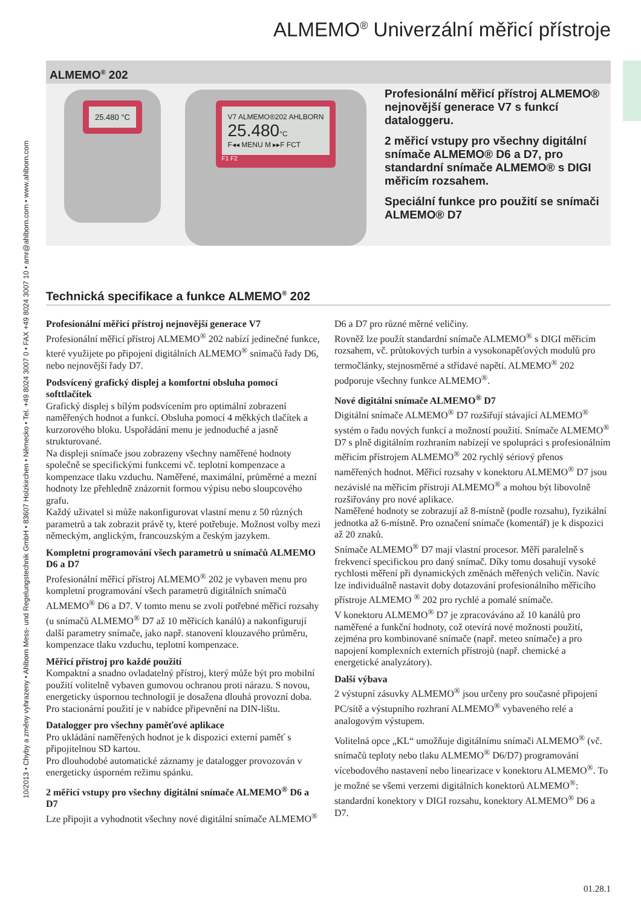10/2013 • Chyby a změny vyhrazeny • Ahlborn Mess- und Regelungstechnik GmbH • 83607 Holzkirchen • Německo • Tel. +49 8024 3007 0 • FAX +49 8024 3007 10 • amr@ahlborn.com • www.ahlborn.com
ALMEMO<sup>®</sup> Univerzální měřicí přístroje
ALMEMO<sup>®</sup> 202
25.480 °C
V7 ALMEMO®202 AHLBORN
25.480°C
F◂◂ MENU M ▸▸F FCT
F1 F2
Profesionální měřicí přístroj ALMEMO® nejnovější generace V7 s funkcí dataloggeru.
2 měřicí vstupy pro všechny digitální snímače ALMEMO® D6 a D7, pro standardní snímače ALMEMO® s DIGI měřicím rozsahem.
Speciální funkce pro použití se snímači ALMEMO® D7
Technická specifikace a funkce ALMEMO<sup>®</sup> 202
Profesionální měřicí přístroj nejnovější generace V7
Profesionální měřicí přístroj ALMEMO<sup>®</sup> 202 nabízí jedinečné funkce, které využijete po připojení digitálních ALMEMO<sup>®</sup> snímačů řady D6, nebo nejnovější řady D7.
Podsvícený grafický displej a komfortní obsluha pomocí softtlačítek
Grafický displej s bílým podsvícením pro optimální zobrazení naměřených hodnot a funkcí. Obsluha pomocí 4 měkkých tlačítek a kurzorového bloku. Uspořádání menu je jednoduché a jasně strukturované.
Na displeji snímače jsou zobrazeny všechny naměřené hodnoty společně se specifickými funkcemi vč. teplotní kompenzace a kompenzace tlaku vzduchu. Naměřené, maximální, průměrné a mezní hodnoty lze přehledně znázornit formou výpisu nebo sloupcového grafu.
Každý uživatel si může nakonfigurovat vlastní menu z 50 různých parametrů a tak zobrazit právě ty, které potřebuje. Možnost volby mezi německým, anglickým, francouzským a českým jazykem.
Kompletní programování všech parametrů u snímačů ALMEMO D6 a D7
Profesionální měřicí přístroj ALMEMO<sup>®</sup> 202 je vybaven menu pro kompletní programování všech parametrů digitálních snímačů ALMEMO<sup>®</sup> D6 a D7. V tomto menu se zvolí potřebné měřicí rozsahy (u snímačů ALMEMO<sup>®</sup> D7 až 10 měřicích kanálů) a nakonfigurují další parametry snímače, jako např. stanovení klouzavého průměru, kompenzace tlaku vzduchu, teplotní kompenzace.
Měřicí přístroj pro každé použití
Kompaktní a snadno ovladatelný přístroj, který může být pro mobilní použití volitelně vybaven gumovou ochranou proti nárazu. S novou, energeticky úspornou technologií je dosažena dlouhá provozní doba. Pro stacionární použití je v nabídce připevnění na DIN-lištu.
Datalogger pro všechny paměťové aplikace
Pro ukládání naměřených hodnot je k dispozici externí paměť s připojitelnou SD kartou.
Pro dlouhodobé automatické záznamy je datalogger provozován v energeticky úsporném režimu spánku.
2 měřicí vstupy pro všechny digitální snímače ALMEMO<sup>®</sup> D6 a D7
Lze připojit a vyhodnotit všechny nové digitální snímače ALMEMO<sup>®</sup> D6 a D7 pro různé měrné veličiny.
Rovněž lze použít standardní snímače ALMEMO<sup>®</sup> s DIGI měřicím rozsahem, vč. průtokových turbín a vysokonapěťových modulů pro termočlánky, stejnosměrné a střídavé napětí. ALMEMO<sup>®</sup> 202 podporuje všechny funkce ALMEMO<sup>®</sup>.
Nové digitální snímače ALMEMO<sup>®</sup> D7
Digitální snímače ALMEMO<sup>®</sup> D7 rozšiřují stávající ALMEMO<sup>®</sup> systém o řadu nových funkcí a možností použití. Snímače ALMEMO<sup>®</sup> D7 s plně digitálním rozhraním nabízejí ve spolupráci s profesionálním měřicím přístrojem ALMEMO<sup>®</sup> 202 rychlý sériový přenos naměřených hodnot. Měřicí rozsahy v konektoru ALMEMO<sup>®</sup> D7 jsou nezávislé na měřicím přístroji ALMEMO<sup>®</sup> a mohou být libovolně rozšiřovány pro nové aplikace.
Naměřené hodnoty se zobrazují až 8-místně (podle rozsahu), fyzikální jednotka až 6-místně. Pro označení snímače (komentář) je k dispozici až 20 znaků.
Snímače ALMEMO<sup>®</sup> D7 mají vlastní procesor. Měří paralelně s frekvencí specifickou pro daný snímač. Díky tomu dosahují vysoké rychlosti měření při dynamických změnách měřených veličin. Navíc lze individuálně nastavit doby dotazování profesionálního měřicího přístroje ALMEMO <sup>®</sup> 202 pro rychlé a pomalé snímače.
V konektoru ALMEMO<sup>®</sup> D7 je zpracováváno až 10 kanálů pro naměřené a funkční hodnoty, což otevírá nové možnosti použití, zejména pro kombinované snímače (např. meteo snímače) a pro napojení komplexních externích přístrojů (např. chemické a energetické analyzátory).
Další výbava
2 výstupní zásuvky ALMEMO<sup>®</sup> jsou určeny pro současné připojení PC/sítě a výstupního rozhraní ALMEMO<sup>®</sup> vybaveného relé a analogovým výstupem.
Volitelná opce „KL“ umožňuje digitálnímu snímači ALMEMO<sup>®</sup> (vč. snímačů teploty nebo tlaku ALMEMO<sup>®</sup> D6/D7) programování vícebodového nastavení nebo linearizace v konektoru ALMEMO<sup>®</sup>. To je možné se všemi verzemi digitálních konektorů ALMEMO<sup>®</sup>: standardní konektory v DIGI rozsahu, konektory ALMEMO<sup>®</sup> D6 a D7.
01.28.1